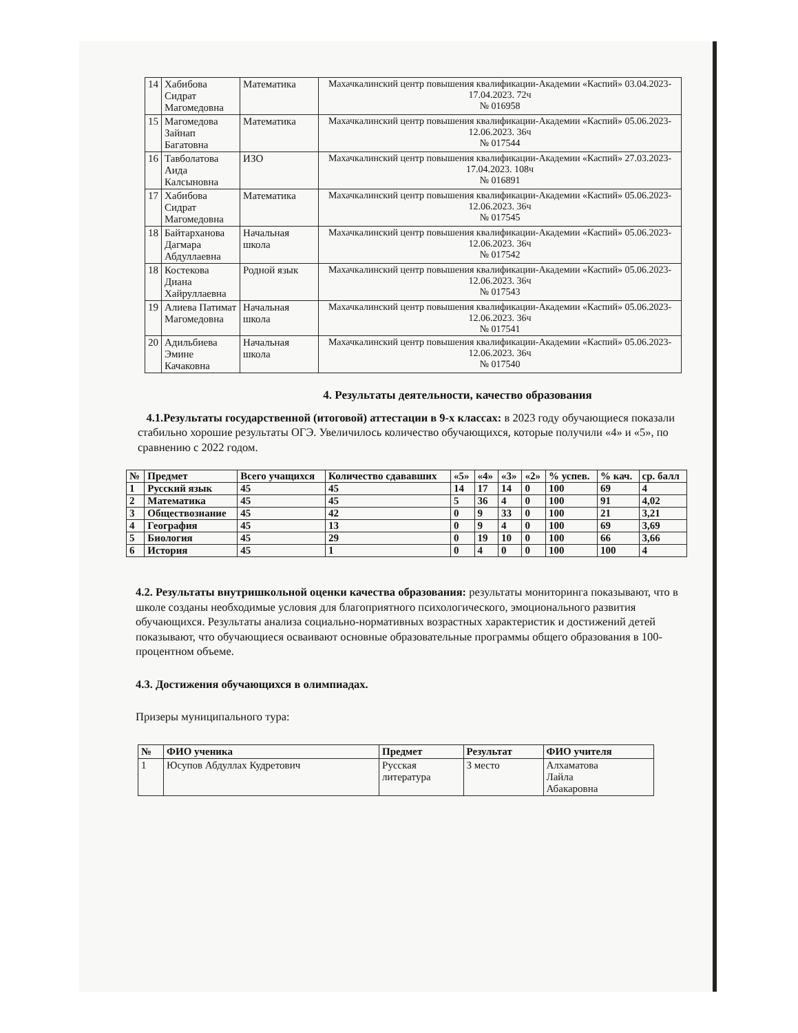| 14 | Хабибова Сидрат Магомедовна | Математика | Махачкалинский центр повышения квалификации-Академии «Каспий» 03.04.2023-17.04.2023. 72ч № 016958 |
| 15 | Магомедова Зайнап Багатовна | Математика | Махачкалинский центр повышения квалификации-Академии «Каспий» 05.06.2023-12.06.2023. 36ч № 017544 |
| 16 | Тавболатова Аида Калсыновна | ИЗО | Махачкалинский центр повышения квалификации-Академии «Каспий» 27.03.2023-17.04.2023. 108ч № 016891 |
| 17 | Хабибова Сидрат Магомедовна | Математика | Махачкалинский центр повышения квалификации-Академии «Каспий» 05.06.2023-12.06.2023. 36ч № 017545 |
| 18 | Байтарханова Дагмара Абдуллаевна | Начальная школа | Махачкалинский центр повышения квалификации-Академии «Каспий» 05.06.2023-12.06.2023. 36ч № 017542 |
| 18 | Костекова Диана Хайруллаевна | Родной язык | Махачкалинский центр повышения квалификации-Академии «Каспий» 05.06.2023-12.06.2023. 36ч № 017543 |
| 19 | Алиева Патимат Магомедовна | Начальная школа | Махачкалинский центр повышения квалификации-Академии «Каспий» 05.06.2023-12.06.2023. 36ч № 017541 |
| 20 | Адильбиева Эмине Качаковна | Начальная школа | Махачкалинский центр повышения квалификации-Академии «Каспий» 05.06.2023-12.06.2023. 36ч № 017540 |
4. Результаты деятельности, качество образования
4.1.Результаты государственной (итоговой) аттестации в 9-х классах: в 2023 году обучающиеся показали стабильно хорошие результаты ОГЭ. Увеличилось количество обучающихся, которые получили «4» и «5», по сравнению с 2022 годом.
| № | Предмет | Всего учащихся | Количество сдававших | «5» | «4» | «3» | «2» | % успев. | % кач. | ср. балл |
| --- | --- | --- | --- | --- | --- | --- | --- | --- | --- | --- |
| 1 | Русский язык | 45 | 45 | 14 | 17 | 14 | 0 | 100 | 69 | 4 |
| 2 | Математика | 45 | 45 | 5 | 36 | 4 | 0 | 100 | 91 | 4,02 |
| 3 | Обществознание | 45 | 42 | 0 | 9 | 33 | 0 | 100 | 21 | 3,21 |
| 4 | География | 45 | 13 | 0 | 9 | 4 | 0 | 100 | 69 | 3,69 |
| 5 | Биология | 45 | 29 | 0 | 19 | 10 | 0 | 100 | 66 | 3,66 |
| 6 | История | 45 | 1 | 0 | 4 | 0 | 0 | 100 | 100 | 4 |
4.2. Результаты внутришкольной оценки качества образования: результаты мониторинга показывают, что в школе созданы необходимые условия для благоприятного психологического, эмоционального развития обучающихся. Результаты анализа социально-нормативных возрастных характеристик и достижений детей показывают, что обучающиеся осваивают основные образовательные программы общего образования в 100-процентном объеме.
4.3. Достижения обучающихся в олимпиадах.
Призеры муниципального тура:
| № | ФИО ученика | Предмет | Результат | ФИО учителя |
| --- | --- | --- | --- | --- |
| 1 | Юсупов Абдуллах Кудретович | Русская литература | 3 место | Алхаматова Лайла Абакаровна |